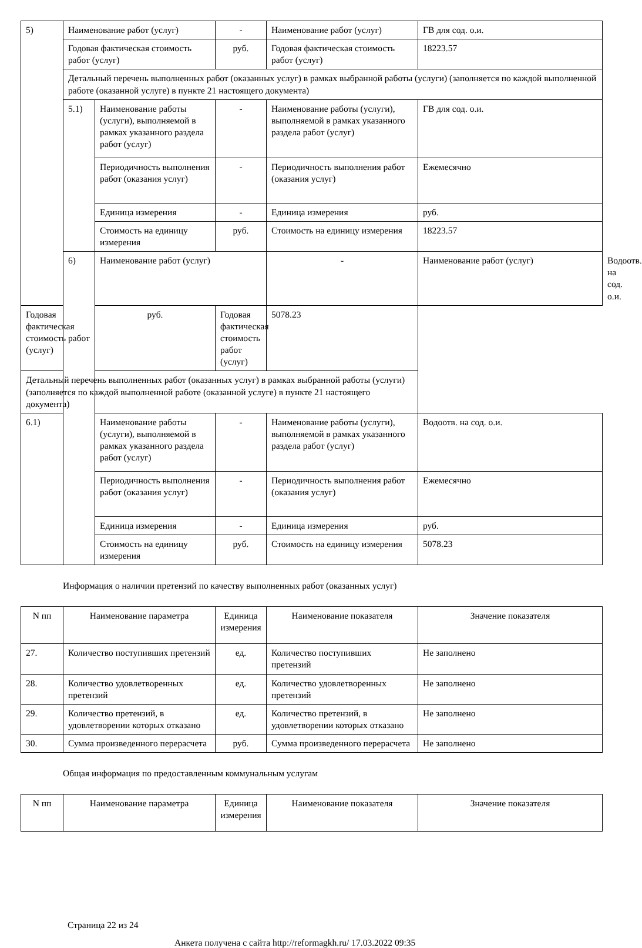| 5) | Наименование работ (услуг) | | - | Наименование работ (услуг) | ГВ для сод. о.и. | |
| | Годовая фактическая стоимость работ (услуг) | | руб. | Годовая фактическая стоимость работ (услуг) | 18223.57 | |
| | Детальный перечень выполненных работ (оказанных услуг) в рамках выбранной работы (услуги) (заполняется по каждой выполненной работе (оказанной услуге) в пункте 21 настоящего документа) | | | | | |
| | 5.1) | Наименование работы (услуги), выполняемой в рамках указанного раздела работ (услуг) | - | Наименование работы (услуги), выполняемой в рамках указанного раздела работ (услуг) | ГВ для сод. о.и. | |
| | | Периодичность выполнения работ (оказания услуг) | - | Периодичность выполнения работ (оказания услуг) | Ежемесячно | |
| | | Единица измерения | - | Единица измерения | руб. | |
| | | Стоимость на единицу измерения | руб. | Стоимость на единицу измерения | 18223.57 | |
| | 6) | Наименование работ (услуг) | | - | Наименование работ (услуг) | Водоотв. на сод. о.и. |
| Годовая фактическая стоимость работ (услуг) | | руб. | Годовая фактическая стоимость работ (услуг) | 5078.23 | | |
| Детальный перечень выполненных работ (оказанных услуг) в рамках выбранной работы (услуги) (заполняется по каждой выполненной работе (оказанной услуге) в пункте 21 настоящего документа) | | | | | | |
| 6.1) | | Наименование работы (услуги), выполняемой в рамках указанного раздела работ (услуг) | - | Наименование работы (услуги), выполняемой в рамках указанного раздела работ (услуг) | Водоотв. на сод. о.и. | |
| | | Периодичность выполнения работ (оказания услуг) | - | Периодичность выполнения работ (оказания услуг) | Ежемесячно | |
| | | Единица измерения | - | Единица измерения | руб. | |
| | | Стоимость на единицу измерения | руб. | Стоимость на единицу измерения | 5078.23 | |
Информация о наличии претензий по качеству выполненных работ (оказанных услуг)
| N пп | Наименование параметра | Единица измерения | Наименование показателя | Значение показателя |
| --- | --- | --- | --- | --- |
| 27. | Количество поступивших претензий | ед. | Количество поступивших претензий | Не заполнено |
| 28. | Количество удовлетворенных претензий | ед. | Количество удовлетворенных претензий | Не заполнено |
| 29. | Количество претензий, в удовлетворении которых отказано | ед. | Количество претензий, в удовлетворении которых отказано | Не заполнено |
| 30. | Сумма произведенного перерасчета | руб. | Сумма произведенного перерасчета | Не заполнено |
Общая информация по предоставленным коммунальным услугам
| N пп | Наименование параметра | Единица измерения | Наименование показателя | Значение показателя |
| --- | --- | --- | --- | --- |
Страница 22 из 24
Анкета получена с сайта http://reformagkh.ru/ 17.03.2022 09:35